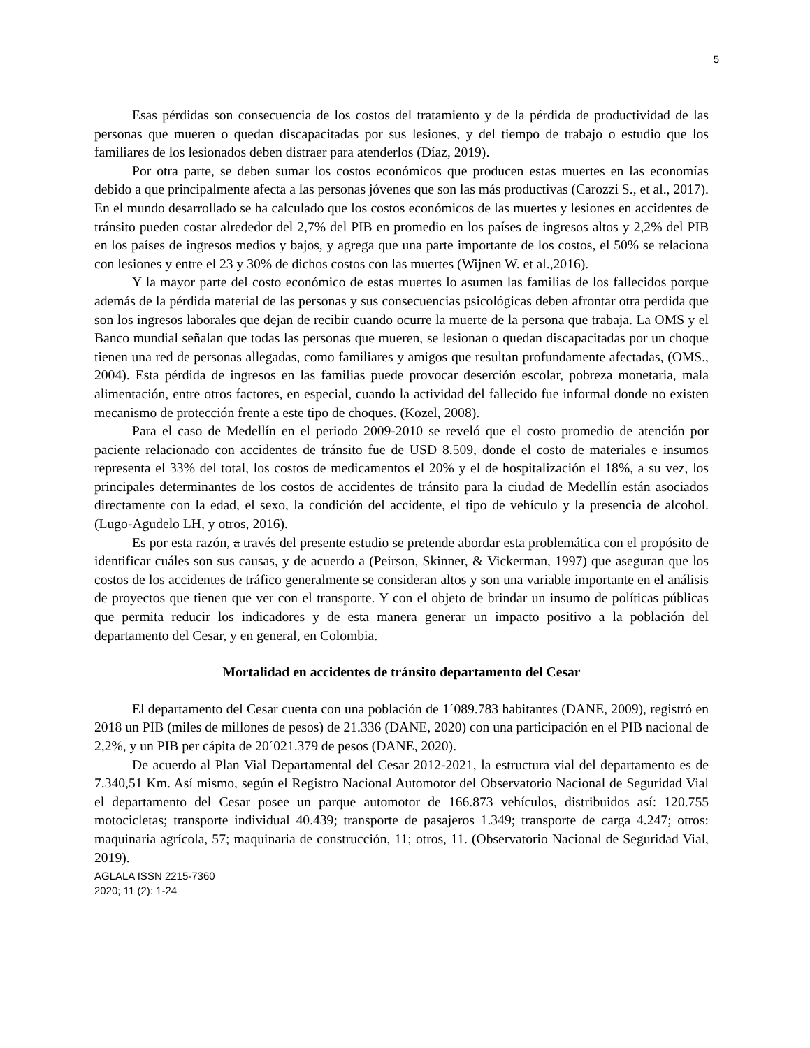5
Esas pérdidas son consecuencia de los costos del tratamiento y de la pérdida de productividad de las personas que mueren o quedan discapacitadas por sus lesiones, y del tiempo de trabajo o estudio que los familiares de los lesionados deben distraer para atenderlos (Díaz, 2019).
Por otra parte, se deben sumar los costos económicos que producen estas muertes en las economías debido a que principalmente afecta a las personas jóvenes que son las más productivas (Carozzi S., et al., 2017). En el mundo desarrollado se ha calculado que los costos económicos de las muertes y lesiones en accidentes de tránsito pueden costar alrededor del 2,7% del PIB en promedio en los países de ingresos altos y 2,2% del PIB en los países de ingresos medios y bajos, y agrega que una parte importante de los costos, el 50% se relaciona con lesiones y entre el 23 y 30% de dichos costos con las muertes (Wijnen W. et al.,2016).
Y la mayor parte del costo económico de estas muertes lo asumen las familias de los fallecidos porque además de la pérdida material de las personas y sus consecuencias psicológicas deben afrontar otra perdida que son los ingresos laborales que dejan de recibir cuando ocurre la muerte de la persona que trabaja. La OMS y el Banco mundial señalan que todas las personas que mueren, se lesionan o quedan discapacitadas por un choque tienen una red de personas allegadas, como familiares y amigos que resultan profundamente afectadas, (OMS., 2004). Esta pérdida de ingresos en las familias puede provocar deserción escolar, pobreza monetaria, mala alimentación, entre otros factores, en especial, cuando la actividad del fallecido fue informal donde no existen mecanismo de protección frente a este tipo de choques. (Kozel, 2008).
Para el caso de Medellín en el periodo 2009-2010 se reveló que el costo promedio de atención por paciente relacionado con accidentes de tránsito fue de USD 8.509, donde el costo de materiales e insumos representa el 33% del total, los costos de medicamentos el 20% y el de hospitalización el 18%, a su vez, los principales determinantes de los costos de accidentes de tránsito para la ciudad de Medellín están asociados directamente con la edad, el sexo, la condición del accidente, el tipo de vehículo y la presencia de alcohol. (Lugo-Agudelo LH, y otros, 2016).
Es por esta razón, a través del presente estudio se pretende abordar esta problemática con el propósito de identificar cuáles son sus causas, y de acuerdo a (Peirson, Skinner, & Vickerman, 1997) que aseguran que los costos de los accidentes de tráfico generalmente se consideran altos y son una variable importante en el análisis de proyectos que tienen que ver con el transporte. Y con el objeto de brindar un insumo de políticas públicas que permita reducir los indicadores y de esta manera generar un impacto positivo a la población del departamento del Cesar, y en general, en Colombia.
Mortalidad en accidentes de tránsito departamento del Cesar
El departamento del Cesar cuenta con una población de 1´089.783 habitantes (DANE, 2009), registró en 2018 un PIB (miles de millones de pesos) de 21.336 (DANE, 2020) con una participación en el PIB nacional de 2,2%, y un PIB per cápita de 20´021.379 de pesos (DANE, 2020).
De acuerdo al Plan Vial Departamental del Cesar 2012-2021, la estructura vial del departamento es de 7.340,51 Km. Así mismo, según el Registro Nacional Automotor del Observatorio Nacional de Seguridad Vial el departamento del Cesar posee un parque automotor de 166.873 vehículos, distribuidos así: 120.755 motocicletas; transporte individual 40.439; transporte de pasajeros 1.349; transporte de carga 4.247; otros: maquinaria agrícola, 57; maquinaria de construcción, 11; otros, 11. (Observatorio Nacional de Seguridad Vial, 2019).
AGLALA ISSN 2215-7360
2020; 11 (2): 1-24